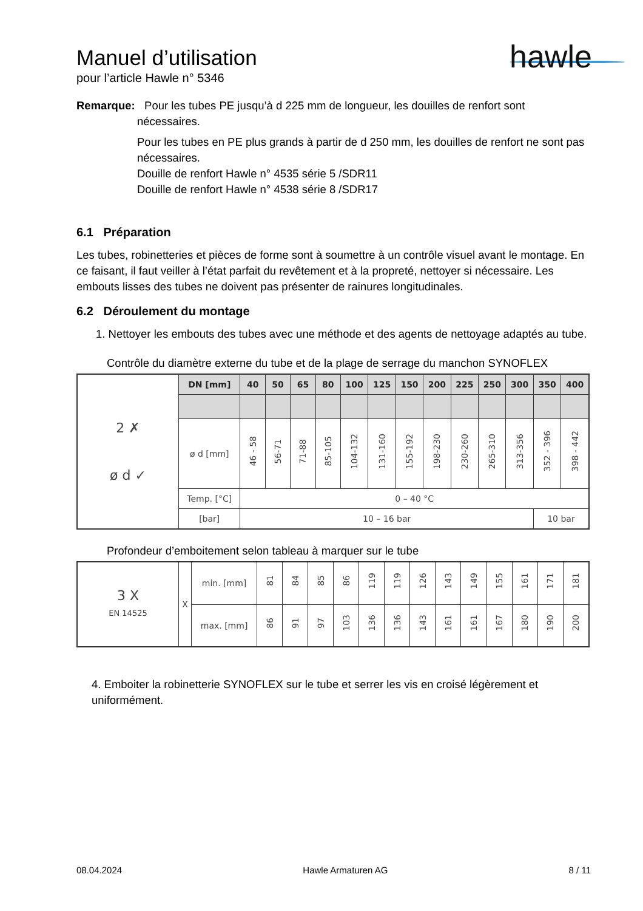hawle
Manuel d’utilisation
pour l’article Hawle n° 5346
Remarque: Pour les tubes PE jusqu’à d 225 mm de longueur, les douilles de renfort sont
nécessaires.
Pour les tubes en PE plus grands à partir de d 250 mm, les douilles de renfort ne sont pas nécessaires.
Douille de renfort Hawle n° 4535 série 5 /SDR11
Douille de renfort Hawle n° 4538 série 8 /SDR17
6.1 Préparation
Les tubes, robinetteries et pièces de forme sont à soumettre à un contrôle visuel avant le montage. En ce faisant, il faut veiller à l’état parfait du revêtement et à la propreté, nettoyer si nécessaire. Les embouts lisses des tubes ne doivent pas présenter de rainures longitudinales.
6.2 Déroulement du montage
1. Nettoyer les embouts des tubes avec une méthode et des agents de nettoyage adaptés au tube.
Contrôle du diamètre externe du tube et de la plage de serrage du manchon SYNOFLEX
| 2 ✗ ø d ✓ | DN [mm] | 40 | 50 | 65 | 80 | 100 | 125 | 150 | 200 | 225 | 250 | 300 | 350 | 400 |
| | ø d [mm] | 46 - 58 | 56-71 | 71-88 | 85-105 | 104-132 | 131-160 | 155-192 | 198-230 | 230-260 | 265-310 | 313-356 | 352 - 396 | 398 - 442 |
| | Temp. [°C] | 0 – 40 °C | | | | | | | | | | | | |
| | [bar] | 10 – 16 bar | | | | | | | | | | | 10 bar | |
Profondeur d’emboitement selon tableau à marquer sur le tube
| 3 X EN 14525 | X | min. [mm] | 81 | 84 | 85 | 86 | 119 | 119 | 126 | 143 | 149 | 155 | 161 | 171 | 181 |
| | | max. [mm] | 86 | 91 | 97 | 103 | 136 | 136 | 143 | 161 | 161 | 167 | 180 | 190 | 200 |
4. Emboiter la robinetterie SYNOFLEX sur le tube et serrer les vis en croisé légèrement et uniformément.
08.04.2024 Hawle Armaturen AG 8 / 11